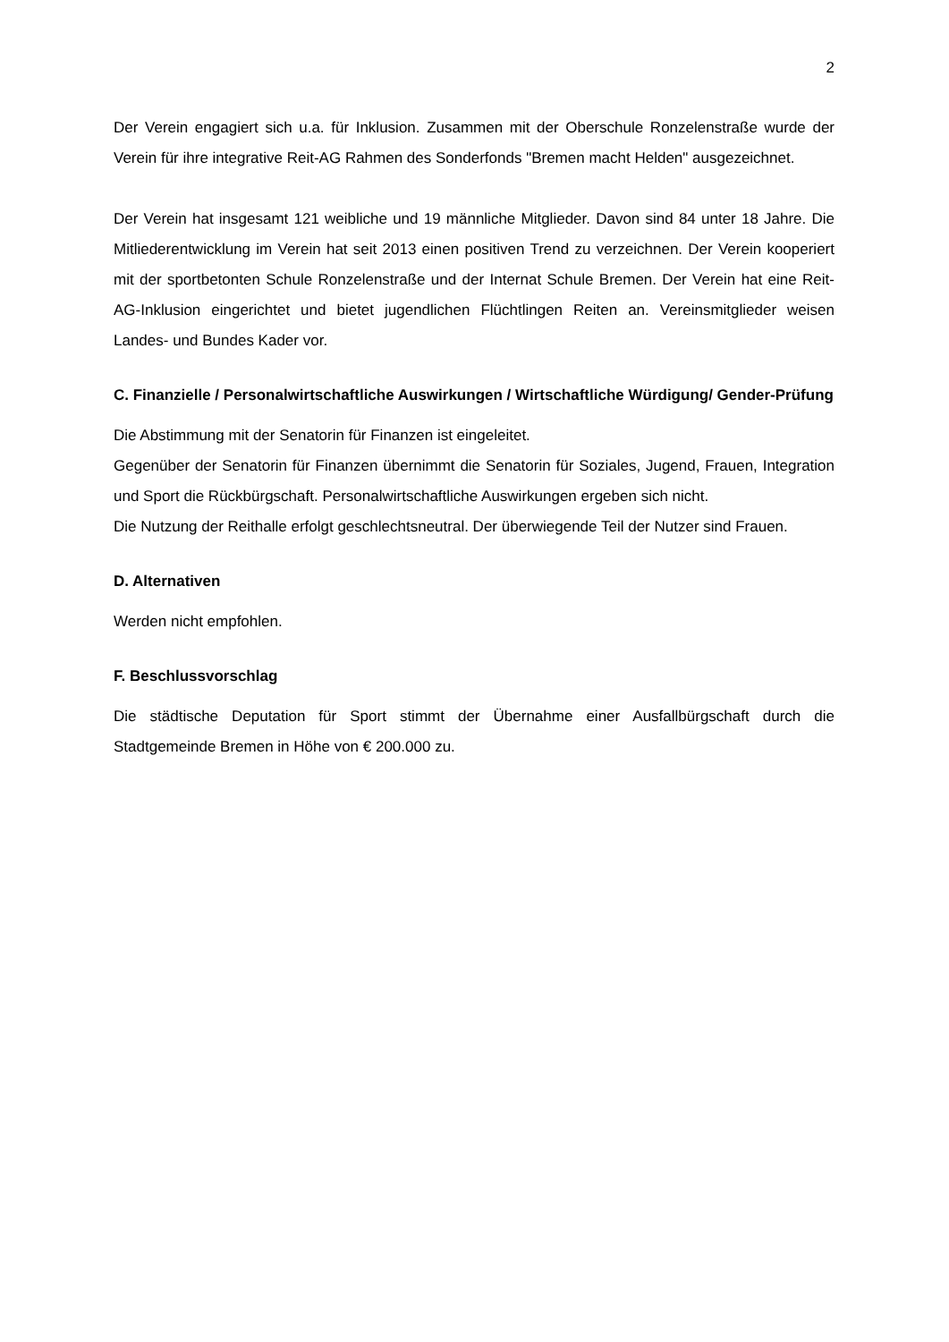2
Der Verein engagiert sich u.a. für Inklusion. Zusammen mit der Oberschule Ronzelenstraße wurde der Verein für ihre integrative Reit-AG Rahmen des Sonderfonds "Bremen macht Helden" ausgezeichnet.
Der Verein hat insgesamt 121 weibliche und 19 männliche Mitglieder. Davon sind 84 unter 18 Jahre. Die Mitliederentwicklung im Verein hat seit 2013 einen positiven Trend zu verzeichnen. Der Verein kooperiert mit der sportbetonten Schule Ronzelenstraße und der Internat Schule Bremen. Der Verein hat eine Reit-AG-Inklusion eingerichtet und bietet jugendlichen Flüchtlingen Reiten an. Vereinsmitglieder weisen Landes- und Bundes Kader vor.
C. Finanzielle / Personalwirtschaftliche Auswirkungen / Wirtschaftliche Würdigung/ Gender-Prüfung
Die Abstimmung mit der Senatorin für Finanzen ist eingeleitet.
Gegenüber der Senatorin für Finanzen übernimmt die Senatorin für Soziales, Jugend, Frauen, Integration und Sport die Rückbürgschaft. Personalwirtschaftliche Auswirkungen ergeben sich nicht.
Die Nutzung der Reithalle erfolgt geschlechtsneutral. Der überwiegende Teil der Nutzer sind Frauen.
D. Alternativen
Werden nicht empfohlen.
F. Beschlussvorschlag
Die städtische Deputation für Sport stimmt der Übernahme einer Ausfallbürgschaft durch die Stadtgemeinde Bremen in Höhe von € 200.000 zu.